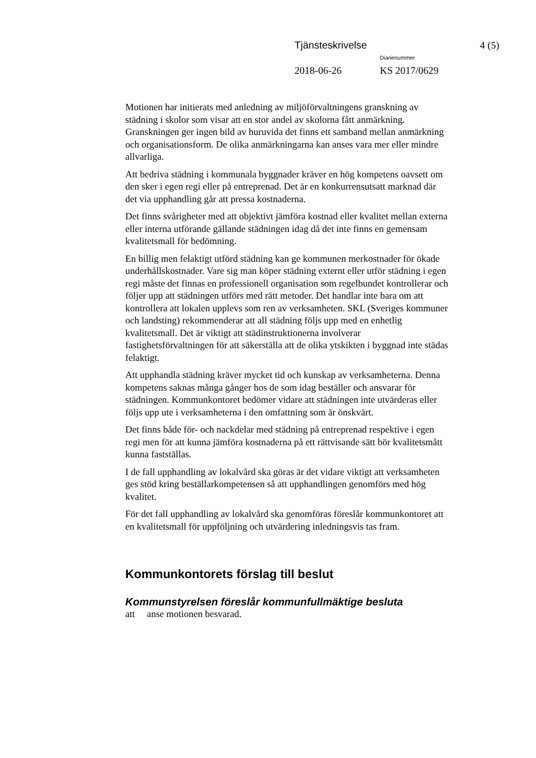Tjänsteskrivelse 4 (5)
Diarienummer
2018-06-26 KS 2017/0629
Motionen har initierats med anledning av miljöförvaltningens granskning av städning i skolor som visar att en stor andel av skolorna fått anmärkning. Granskningen ger ingen bild av huruvida det finns ett samband mellan anmärkning och organisationsform. De olika anmärkningarna kan anses vara mer eller mindre allvarliga.
Att bedriva städning i kommunala byggnader kräver en hög kompetens oavsett om den sker i egen regi eller på entreprenad. Det är en konkurrensutsatt marknad där det via upphandling går att pressa kostnaderna.
Det finns svårigheter med att objektivt jämföra kostnad eller kvalitet mellan externa eller interna utförande gällande städningen idag då det inte finns en gemensam kvalitetsmall för bedömning.
En billig men felaktigt utförd städning kan ge kommunen merkostnader för ökade underhållskostnader. Vare sig man köper städning externt eller utför städning i egen regi måste det finnas en professionell organisation som regelbundet kontrollerar och följer upp att städningen utförs med rätt metoder. Det handlar inte bara om att kontrollera att lokalen upplevs som ren av verksamheten. SKL (Sveriges kommuner och landsting) rekommenderar att all städning följs upp med en enhetlig kvalitetsmall. Det är viktigt att städinstruktionerna involverar fastighetsförvaltningen för att säkerställa att de olika ytskikten i byggnad inte städas felaktigt.
Att upphandla städning kräver mycket tid och kunskap av verksamheterna. Denna kompetens saknas många gånger hos de som idag beställer och ansvarar för städningen. Kommunkontoret bedömer vidare att städningen inte utvärderas eller följs upp ute i verksamheterna i den omfattning som är önskvärt.
Det finns både för- och nackdelar med städning på entreprenad respektive i egen regi men för att kunna jämföra kostnaderna på ett rättvisande sätt bör kvalitetsmått kunna fastställas.
I de fall upphandling av lokalvård ska göras är det vidare viktigt att verksamheten ges stöd kring beställarkompetensen så att upphandlingen genomförs med hög kvalitet.
För det fall upphandling av lokalvård ska genomföras föreslår kommunkontoret att en kvalitetsmall för uppföljning och utvärdering inledningsvis tas fram.
Kommunkontorets förslag till beslut
Kommunstyrelsen föreslår kommunfullmäktige besluta
att anse motionen besvarad.